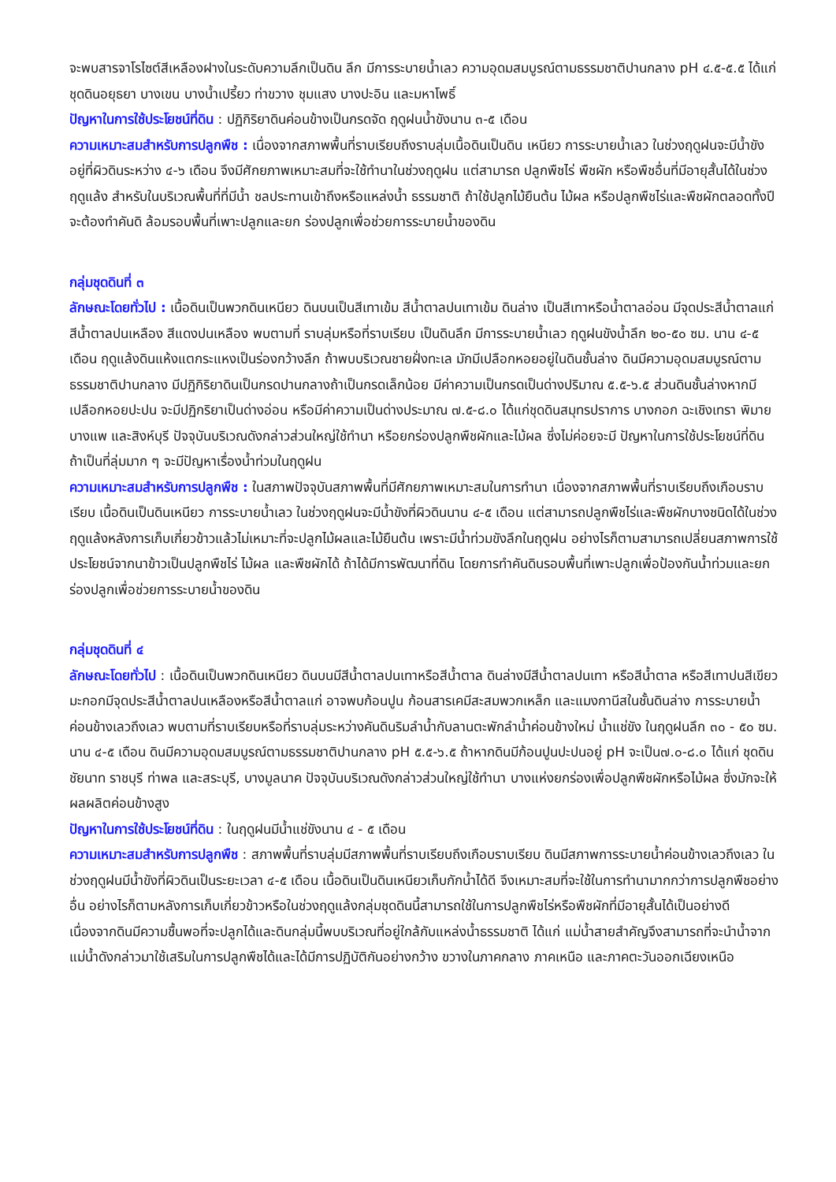จะพบสารจาโรไซต์สีเหลืองฝางในระดับความลึกเป็นดิน ลึก มีการระบายน้ำเลว ความอุดมสมบูรณ์ตามธรรมชาติปานกลาง pH ๔.๕-๕.๕ ได้แก่ ชุดดินอยุธยา บางเขน บางน้ำเปรี้ยว ท่าขวาง ชุมแสง บางปะอิน และมหาโพธิ์
ปัญหาในการใช้ประโยชน์ที่ดิน : ปฏิกิริยาดินค่อนข้างเป็นกรดจัด ฤดูฝนน้ำขังนาน ๓-๕ เดือน
ความเหมาะสมสำหรับการปลูกพืช : เนื่องจากสภาพพื้นที่ราบเรียบถึงราบลุ่มเนื้อดินเป็นดิน เหนียว การระบายน้ำเลว ในช่วงฤดูฝนจะมีน้ำขังอยู่ที่ผิวดินระหว่าง ๔-๖ เดือน จึงมีศักยภาพเหมาะสมที่จะใช้ทำนาในช่วงฤดูฝน แต่สามารถ ปลูกพืชไร่ พืชผัก หรือพืชอื่นที่มีอายุสั้นได้ในช่วงฤดูแล้ง สำหรับในบริเวณพื้นที่ที่มีน้ำ ชลประทานเข้าถึงหรือแหล่งน้ำ ธรรมชาติ ถ้าใช้ปลูกไม้ยืนต้น ไม้ผล หรือปลูกพืชไร่และพืชผักตลอดทั้งปีจะต้องทำคันดิ ล้อมรอบพื้นที่เพาะปลูกและยก ร่องปลูกเพื่อช่วยการระบายน้ำของดิน
กลุ่มชุดดินที่ ๓
ลักษณะโดยทั่วไป : เนื้อดินเป็นพวกดินเหนียว ดินบนเป็นสีเทาเข้ม สีน้ำตาลปนเทาเข้ม ดินล่าง เป็นสีเทาหรือน้ำตาลอ่อน มีจุดประสีน้ำตาลแก่ สีน้ำตาลปนเหลือง สีแดงปนเหลือง พบตามที่ ราบลุ่มหรือที่ราบเรียบ เป็นดินลึก มีการระบายน้ำเลว ฤดูฝนขังน้ำลึก ๒๐-๕๐ ซม. นาน ๔-๕ เดือน ฤดูแล้งดินแห้งแตกระแหงเป็นร่องกว้างลึก ถ้าพบบริเวณชายฝั่งทะเล มักมีเปลือกหอยอยู่ในดินชั้นล่าง ดินมีความอุดมสมบูรณ์ตามธรรมชาติปานกลาง มีปฏิกิริยาดินเป็นกรดปานกลางถ้าเป็นกรดเล็กน้อย มีค่าความเป็นกรดเป็นด่างปริมาณ ๕.๕-๖.๕ ส่วนดินชั้นล่างหากมีเปลือกหอยปะปน จะมีปฏิกริยาเป็นด่างอ่อน หรือมีค่าความเป็นด่างประมาณ ๗.๕-๘.๐ ได้แก่ชุดดินสมุทรปราการ บางกอก ฉะเชิงเทรา พิมาย บางแพ และสิงห์บุรี ปัจจุบันบริเวณดังกล่าวส่วนใหญ่ใช้ทำนา หรือยกร่องปลูกพืชผักและไม้ผล ซึ่งไม่ค่อยจะมี ปัญหาในการใช้ประโยชน์ที่ดิน ถ้าเป็นที่ลุ่มมาก ๆ จะมีปัญหาเรื่องน้ำท่วมในฤดูฝน
ความเหมาะสมสำหรับการปลูกพืช : ในสภาพปัจจุบันสภาพพื้นที่มีศักยภาพเหมาะสมในการทำนา เนื่องจากสภาพพื้นที่ราบเรียบถึงเกือบราบเรียบ เนื้อดินเป็นดินเหนียว การระบายน้ำเลว ในช่วงฤดูฝนจะมีน้ำขังที่ผิวดินนาน ๔-๕ เดือน แต่สามารถปลูกพืชไร่และพืชผักบางชนิดได้ในช่วงฤดูแล้งหลังการเก็บเกี่ยวข้าวแล้วไม่เหมาะที่จะปลูกไม้ผลและไม้ยืนต้น เพราะมีน้ำท่วมขังลึกในฤดูฝน อย่างไรก็ตามสามารถเปลี่ยนสภาพการใช้ประโยชน์จากนาข้าวเป็นปลูกพืชไร่ ไม้ผล และพืชผักได้ ถ้าได้มีการพัฒนาที่ดิน โดยการทำคันดินรอบพื้นที่เพาะปลูกเพื่อป้องกันน้ำท่วมและยกร่องปลูกเพื่อช่วยการระบายน้ำของดิน
กลุ่มชุดดินที่ ๔
ลักษณะโดยทั่วไป : เนื้อดินเป็นพวกดินเหนียว ดินบนมีสีน้ำตาลปนเทาหรือสีน้ำตาล ดินล่างมีสีน้ำตาลปนเทา หรือสีน้ำตาล หรือสีเทาปนสีเขียวมะกอกมีจุดประสีน้ำตาลปนเหลืองหรือสีน้ำตาลแก่ อาจพบก้อนปูน ก้อนสารเคมีสะสมพวกเหล็ก และแมงกานีสในชั้นดินล่าง การระบายน้ำค่อนข้างเลวถึงเลว พบตามที่ราบเรียบหรือที่ราบลุ่มระหว่างคันดินริมลำน้ำกับลานตะพักลำน้ำค่อนข้างใหม่ น้ำแช่ขัง ในฤดูฝนลึก ๓๐ - ๕๐ ซม. นาน ๔-๕ เดือน ดินมีความอุดมสมบูรณ์ตามธรรมชาติปานกลาง pH ๕.๕-๖.๕ ถ้าหากดินมีก้อนปูนปะปนอยู่ pH จะเป็น๗.๐-๘.๐ ได้แก่ ชุดดินชัยนาท ราชบุรี ท่าพล และสระบุรี, บางมูลนาค ปัจจุบันบริเวณดังกล่าวส่วนใหญ่ใช้ทำนา บางแห่งยกร่องเพื่อปลูกพืชผักหรือไม้ผล ซึ่งมักจะให้ผลผลิตค่อนข้างสูง
ปัญหาในการใช้ประโยชน์ที่ดิน : ในฤดูฝนมีน้ำแช่ขังนาน ๔ - ๕ เดือน
ความเหมาะสมสำหรับการปลูกพืช : สภาพพื้นที่ราบลุ่มมีสภาพพื้นที่ราบเรียบถึงเกือบราบเรียบ ดินมีสภาพการระบายน้ำค่อนข้างเลวถึงเลว ในช่วงฤดูฝนมีน้ำขังที่ผิวดินเป็นระยะเวลา ๔-๕ เดือน เนื้อดินเป็นดินเหนียวเก็บกักน้ำได้ดี จึงเหมาะสมที่จะใช้ในการทำนามากกว่าการปลูกพืชอย่างอื่น อย่างไรก็ตามหลังการเก็บเกี่ยวข้าวหรือในช่วงฤดูแล้งกลุ่มชุดดินนี้สามารถใช้ในการปลูกพืชไร่หรือพืชผักที่มีอายุสั้นได้เป็นอย่างดี เนื่องจากดินมีความชื้นพอที่จะปลูกได้และดินกลุ่มนี้พบบริเวณที่อยู่ใกล้กับแหล่งน้ำธรรมชาติ ได้แก่ แม่น้ำสายสำคัญจึงสามารถที่จะนำน้ำจากแม่น้ำดังกล่าวมาใช้เสริมในการปลูกพืชได้และได้มีการปฏิบัติกันอย่างกว้าง ขวางในภาคกลาง ภาคเหนือ และภาคตะวันออกเฉียงเหนือ